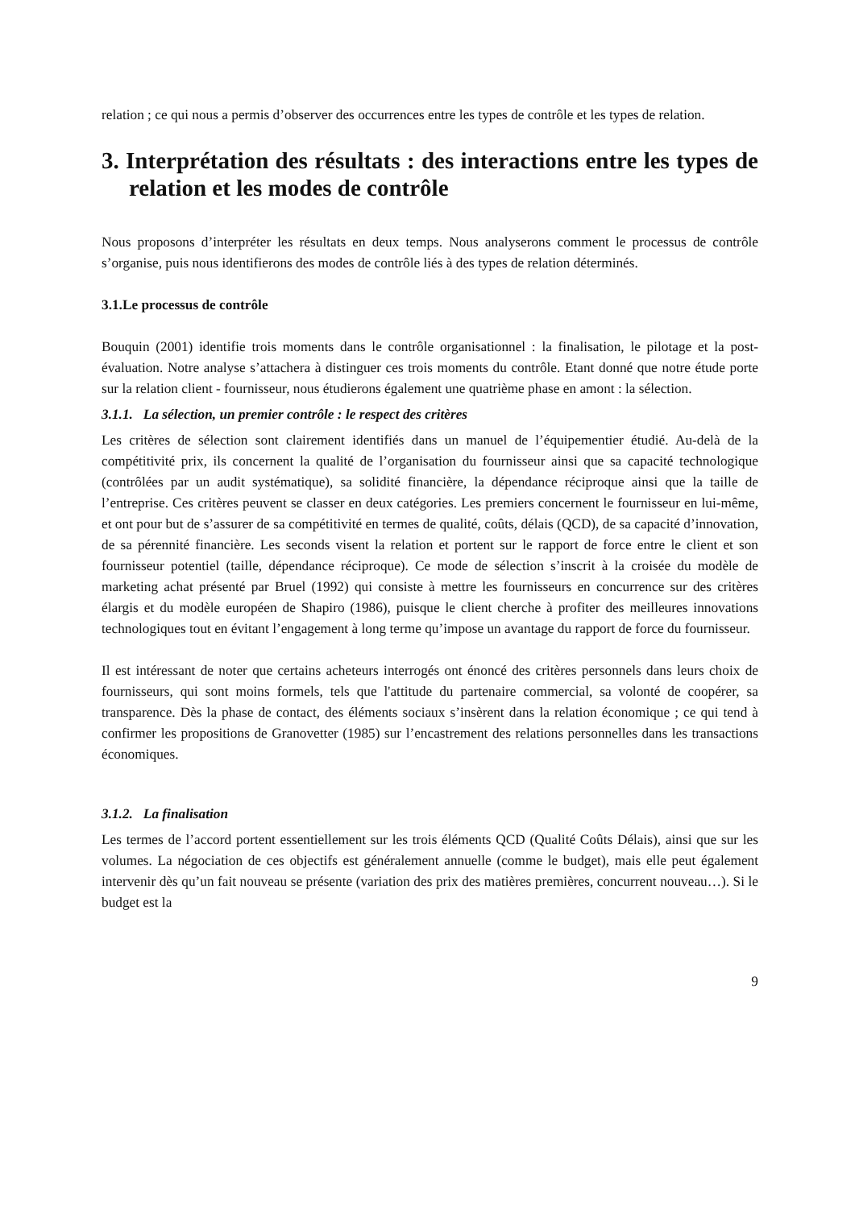relation ; ce qui nous a permis d’observer des occurrences entre les types de contrôle et les types de relation.
3. Interprétation des résultats : des interactions entre les types de relation et les modes de contrôle
Nous proposons d’interpréter les résultats en deux temps. Nous analyserons comment le processus de contrôle s’organise, puis nous identifierons des modes de contrôle liés à des types de relation déterminés.
3.1.Le processus de contrôle
Bouquin (2001) identifie trois moments dans le contrôle organisationnel : la finalisation, le pilotage et la post-évaluation. Notre analyse s’attachera à distinguer ces trois moments du contrôle. Etant donné que notre étude porte sur la relation client - fournisseur, nous étudierons également une quatrième phase en amont : la sélection.
3.1.1. La sélection, un premier contrôle : le respect des critères
Les critères de sélection sont clairement identifiés dans un manuel de l’équipementier étudié. Au-delà de la compétitivité prix, ils concernent la qualité de l’organisation du fournisseur ainsi que sa capacité technologique (contrôlées par un audit systématique), sa solidité financière, la dépendance réciproque ainsi que la taille de l’entreprise. Ces critères peuvent se classer en deux catégories. Les premiers concernent le fournisseur en lui-même, et ont pour but de s’assurer de sa compétitivité en termes de qualité, coûts, délais (QCD), de sa capacité d’innovation, de sa pérennité financière. Les seconds visent la relation et portent sur le rapport de force entre le client et son fournisseur potentiel (taille, dépendance réciproque). Ce mode de sélection s’inscrit à la croisée du modèle de marketing achat présenté par Bruel (1992) qui consiste à mettre les fournisseurs en concurrence sur des critères élargis et du modèle européen de Shapiro (1986), puisque le client cherche à profiter des meilleures innovations technologiques tout en évitant l’engagement à long terme qu’impose un avantage du rapport de force du fournisseur.
Il est intéressant de noter que certains acheteurs interrogés ont énoncé des critères personnels dans leurs choix de fournisseurs, qui sont moins formels, tels que l'attitude du partenaire commercial, sa volonté de coopérer, sa transparence. Dès la phase de contact, des éléments sociaux s’insèrent dans la relation économique ; ce qui tend à confirmer les propositions de Granovetter (1985) sur l’encastrement des relations personnelles dans les transactions économiques.
3.1.2. La finalisation
Les termes de l’accord portent essentiellement sur les trois éléments QCD (Qualité Coûts Délais), ainsi que sur les volumes. La négociation de ces objectifs est généralement annuelle (comme le budget), mais elle peut également intervenir dès qu’un fait nouveau se présente (variation des prix des matières premières, concurrent nouveau…). Si le budget est la
9